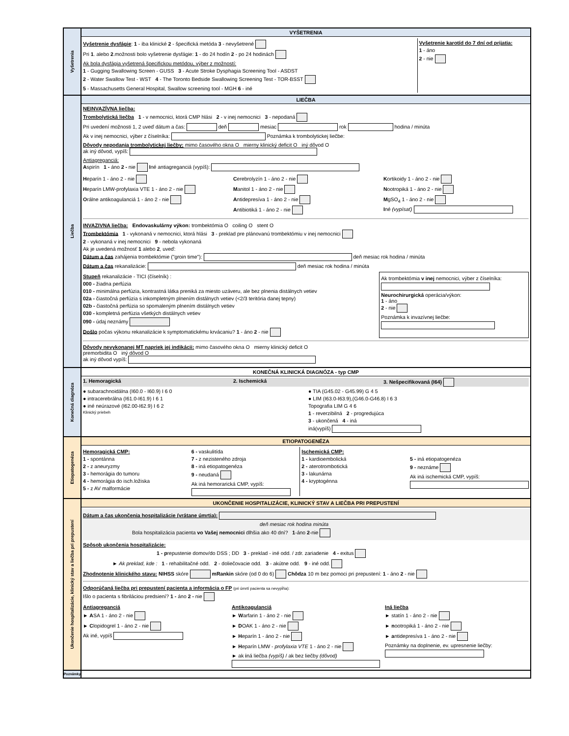Vyšetrenia
VYŠETRENIA
Vyšetrenie dysfágie: 1 - iba klinické 2 - špecifická metóda 3 - nevyšetrené
Pri 1. alebo 2.možnosti bolo vyšetrenie dysfágie: 1 - do 24 hodín 2 - po 24 hodinách
Ak bola dysfágia vyšetrená špecifickou metódou, výber z možností:
1 - Gugging Swallowing Screen - GUSS 3 - Acute Stroke Dysphagia Screening Tool - ASDST
2 - Water Swallow Test - WST 4 - The Toronto Bedside Swallowing Screening Test - TOR-BSST
5 - Massachusetts General Hospital, Swallow screening tool - MGH 6 - iné
Vyšetrenie karotíd do 7 dní od prijatia:
1 - áno
2 - nie
Liečba
LIEČBA
NEINVAZÍVNA liečba:
Trombolytická liečba 1 - v nemocnici, ktorá CMP hlási 2 - v inej nemocnici 3 - nepodaná
Pri uvedení možnosti 1, 2 uveď dátum a čas: deň mesiac rok hodina / minúta
Ak v inej nemocnici, výber z číselníka: Poznámka k trombolytickej liečbe:
Dôvody nepodania trombolytickej liečby: mimo časového okna O mierny klinický deficit O iný dôvod O
ak iný dôvod, vypíš:
Antiagreganciá:
Aspirín 1 - áno 2 - nie Iné antiagreganciá (vypíš):
Heparín 1 - áno 2 - nie
Heparín LMW-profylaxia VTE 1 - áno 2 - nie
Orálne antikoagulanciá 1 - áno 2 - nie
Cerebrolyzín 1 - áno 2 - nie
Manitol 1 - áno 2 - nie
Antidepresíva 1 - áno 2 - nie
Antibiotiká 1 - áno 2 - nie
Kortikoidy 1 - áno 2 - nie
Nootropiká 1 - áno 2 - nie
MgSO<sub>4</sub> 1 - áno 2 - nie
Iné (vypísať)
INVAZIVNA liečba: Endovaskulárny výkon: trombektómia O coiling O stent O
Trombektómia 1 - vykonaná v nemocnici, ktorá hlási 3 - preklad pre plánovanú trombektómiu v inej nemocnici
2 - vykonaná v inej nemocnici 9 - nebola vykonaná
Ak je uvedená možnosť 1 alebo 2, uveď:
Dátum a čas zahájenia trombektómie ("groin time"): deň mesiac rok hodina / minúta
Dátum a čas rekanalizácie: deň mesiac rok hodina / minúta
Stupeň rekanalizácie - TICI (číselník) :
000 - žiadna perfúzia
010 - minimálna perfúzia, kontrastná látka preniká za miesto uzáveru, ale bez plnenia distálnych vetiev
02a - čiastočná perfúzia s inkompletným plnením distálnych vetiev (<2/3 teritória danej tepny)
02b - čiastočná perfúzia so spomaleným plnením distálnych vetiev
030 - kompletná perfúzia všetkých distálnych vetiev
090 - údaj neznámy
Došlo počas výkonu rekanalizácie k symptomatickému krvácaniu? 1 - áno 2 - nie
Ak trombektómia v inej nemocnici, výber z číselníka:
Neurochirurgická operácia/výkon:
1 - áno
2 - nie
Poznámka k invazívnej liečbe:
Dôvody nevykonanej MT napriek jej indikácii: mimo časového okna O mierny klinický deficit O
premorbidita O iný dôvod O
ak iný dôvod vypíš:
Konečná diagnóza
KONEČNÁ KLINICKÁ DIAGNÓZA - typ CMP
1. Hemoragická 2. Ischemická 3. Nešpecifikovaná (I64)
● subarachnoidálna (I60.0 - I60.9) I 6 0
● intracerebrálna (I61.0-I61.9) I 6 1
● iné neúrazové (I62.00-I62.9) I 6 2
Klinický priebeh
● TIA (G45.02 - G45.99) G 4 5
● LIM (I63.0-I63.9),(G46.0-G46.8) I 6 3
Topografia LIM G 4 6
1 - reverzibilná 2 - progredujúca
3 - ukončená 4 - iná
iná(vypíš)
Etiopatogenéza
ETIOPATOGENÉZA
Hemoragická CMP:
1 - spontánna
2 - z aneuryzmy
3 - hemorágia do tumoru
4 - hemorágia do isch.ložiska
5 - z AV malformácie
6 - vaskulitída
7 - z nezisteného zdroja
8 - iná etiopatogenéza
9 - neudaná
Ak iná hemorarická CMP, vypíš:
Ischemická CMP:
1 - kardioembolická
2 - aterotrombotická
3 - lakunárna
4 - kryptogénna
5 - iná etiopatogenéza
9 - neznáme
Ak iná ischemická CMP, vypíš:
Ukončenie hospitalizácie, klinický stav a liečba pri prepustení
UKONČENIE HOSPITALIZÁCIE, KLINICKÝ STAV A LIEČBA PRI PREPUSTENÍ
Dátum a čas ukončenia hospitalizácie (vrátane úmrtia):
deň mesiac rok hodina minúta
Bola hospitalizácia pacienta vo Vašej nemocnici dlhšia ako 40 dní? 1-áno 2-nie
Spôsob ukončenia hospitalizácie:
1 - prepustenie domov/do DSS ; DD 3 - preklad - iné odd. / zdr. zariadenie 4 - exitus
► Ak preklad, kde : 1 - rehabilitačné odd. 2 - doliečovacie odd. 3 - akútne odd. 9 - iné odd.
Zhodnotenie klinického stavu: NIHSS skóre mRankin skóre (od 0 do 6) Chôdza 10 m bez pomoci pri prepustení: 1 - áno 2 - nie
Odporúčaná liečba pri prepustení pacienta a informácia o FP (pri úmrtí pacienta sa nevypĺňa):
Išlo o pacienta s fibriláciou predsiení? 1 - áno 2 - nie
Antiagreganciá
► ASA 1 - áno 2 - nie
► Clopidogrel 1 - áno 2 - nie
Ak iné, vypíš
Antikoagulanciá
► Warfarin 1 - áno 2 - nie
► DOAK 1 - áno 2 - nie
► Heparín 1 - áno 2 - nie
► Heparín LMW - profylaxia VTE 1 - áno 2 - nie
► ak iná liečba (vypíš) / ak bez liečby (dôvod)
Iná liečba
► statín 1 - áno 2 - nie
► nootropiká 1 - áno 2 - nie
► antidepresíva 1 - áno 2 - nie
Poznámky na doplnenie, ev. upresnenie liečby:
Poznámky